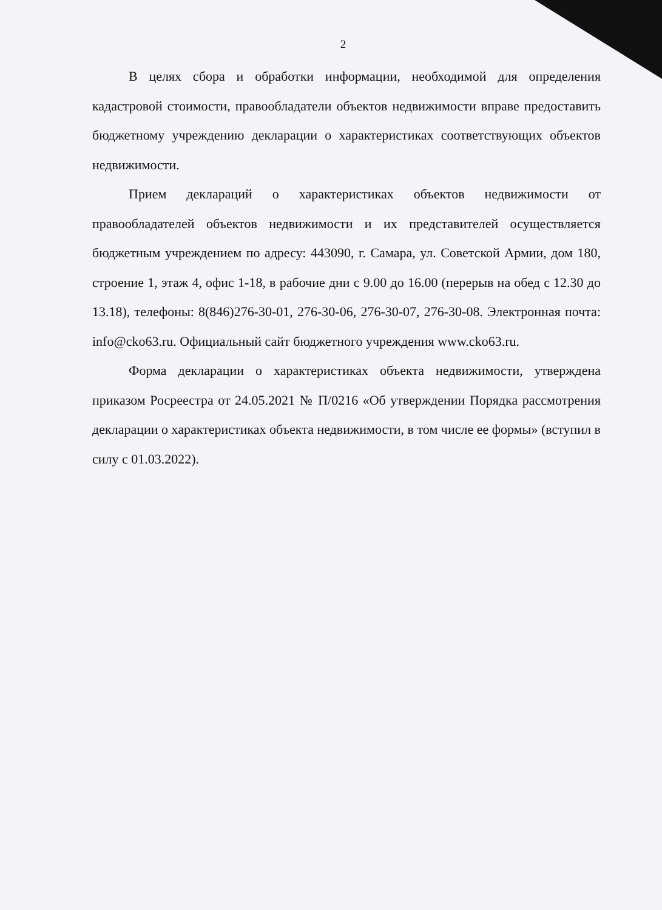2
В целях сбора и обработки информации, необходимой для определения кадастровой стоимости, правообладатели объектов недвижимости вправе предоставить бюджетному учреждению декларации о характеристиках соответствующих объектов недвижимости.
Прием деклараций о характеристиках объектов недвижимости от правообладателей объектов недвижимости и их представителей осуществляется бюджетным учреждением по адресу: 443090, г. Самара, ул. Советской Армии, дом 180, строение 1, этаж 4, офис 1-18, в рабочие дни с 9.00 до 16.00 (перерыв на обед с 12.30 до 13.18), телефоны: 8(846)276-30-01, 276-30-06, 276-30-07, 276-30-08. Электронная почта: info@cko63.ru. Официальный сайт бюджетного учреждения www.cko63.ru.
Форма декларации о характеристиках объекта недвижимости, утверждена приказом Росреестра от 24.05.2021 № П/0216 «Об утверждении Порядка рассмотрения декларации о характеристиках объекта недвижимости, в том числе ее формы» (вступил в силу с 01.03.2022).